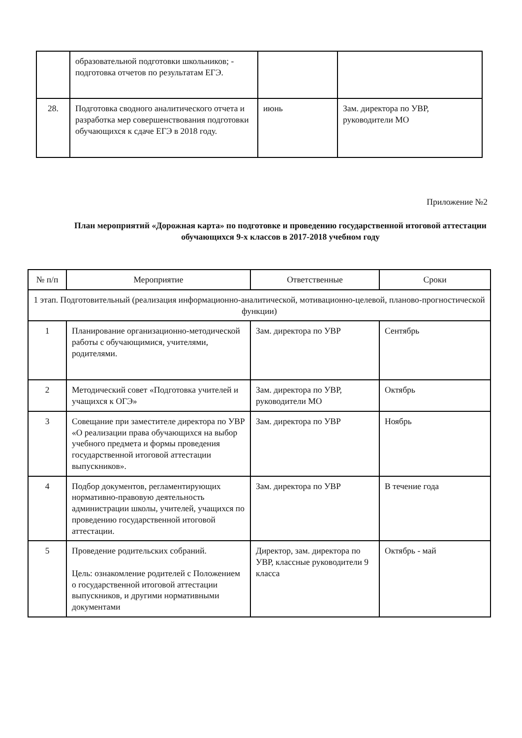| | образовательной подготовки школьников; - подготовка отчетов по результатам ЕГЭ. | | |
| 28. | Подготовка сводного аналитического отчета и разработка мер совершенствования подготовки обучающихся к сдаче ЕГЭ в 2018 году. | июнь | Зам. директора по УВР, руководители МО |
Приложение №2
План мероприятий «Дорожная карта» по подготовке и проведению государственной итоговой аттестации обучающихся 9-х классов в 2017-2018 учебном году
| № п/п | Мероприятие | Ответственные | Сроки |
| --- | --- | --- | --- |
| 1 этап. Подготовительный (реализация информационно-аналитической, мотивационно-целевой, планово-прогностической функции) | | | |
| 1 | Планирование организационно-методической работы с обучающимися, учителями, родителями. | Зам. директора по УВР | Сентябрь |
| 2 | Методический совет «Подготовка учителей и учащихся к ОГЭ» | Зам. директора по УВР, руководители МО | Октябрь |
| 3 | Совещание при заместителе директора по УВР «О реализации права обучающихся на выбор учебного предмета и формы проведения государственной итоговой аттестации выпускников». | Зам. директора по УВР | Ноябрь |
| 4 | Подбор документов, регламентирующих нормативно-правовую деятельность администрации школы, учителей, учащихся по проведению государственной итоговой аттестации. | Зам. директора по УВР | В течение года |
| 5 | Проведение родительских собраний. Цель: ознакомление родителей с Положением о государственной итоговой аттестации выпускников, и другими нормативными документами | Директор, зам. директора по УВР, классные руководители 9 класса | Октябрь - май |